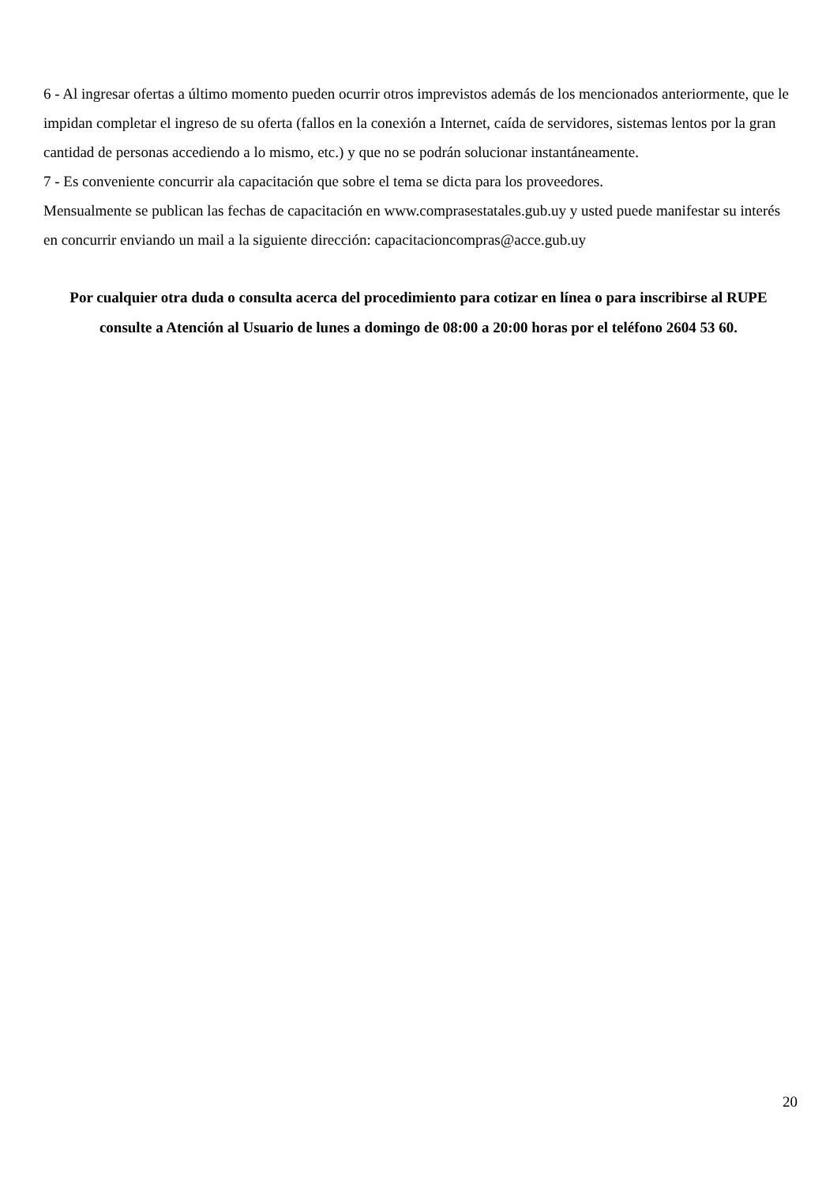6 - Al ingresar ofertas a último momento pueden ocurrir otros imprevistos además de los mencionados anteriormente, que le impidan completar el ingreso de su oferta (fallos en la conexión a Internet, caída de servidores, sistemas lentos por la gran cantidad de personas accediendo a lo mismo, etc.) y que no se podrán solucionar instantáneamente.
7 - Es conveniente concurrir ala capacitación que sobre el tema se dicta para los proveedores.
Mensualmente se publican las fechas de capacitación en www.comprasestatales.gub.uy y usted puede manifestar su interés en concurrir enviando un mail a la siguiente dirección: capacitacioncompras@acce.gub.uy
Por cualquier otra duda o consulta acerca del procedimiento para cotizar en línea o para inscribirse al RUPE consulte a Atención al Usuario de lunes a domingo de 08:00 a 20:00 horas por el teléfono 2604 53 60.
20